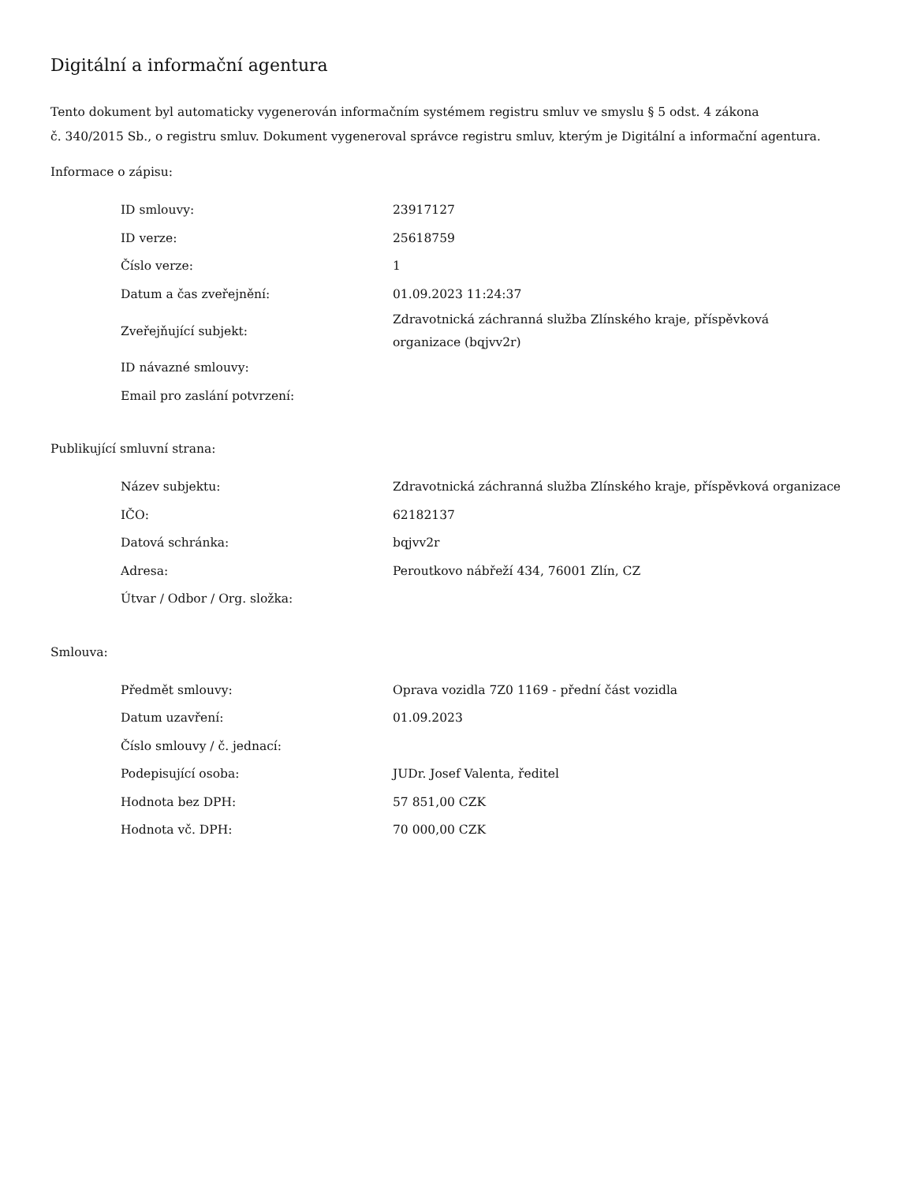Digitální a informační agentura
Tento dokument byl automaticky vygenerován informačním systémem registru smluv ve smyslu § 5 odst. 4 zákona
č. 340/2015 Sb., o registru smluv. Dokument vygeneroval správce registru smluv, kterým je Digitální a informační agentura.
Informace o zápisu:
| ID smlouvy: | 23917127 |
| ID verze: | 25618759 |
| Číslo verze: | 1 |
| Datum a čas zveřejnění: | 01.09.2023 11:24:37 |
| Zveřejňující subjekt: | Zdravotnická záchranná služba Zlínského kraje, příspěvková organizace (bqjvv2r) |
| ID návazné smlouvy: | |
| Email pro zaslání potvrzení: | |
Publikující smluvní strana:
| Název subjektu: | Zdravotnická záchranná služba Zlínského kraje, příspěvková organizace |
| IČO: | 62182137 |
| Datová schránka: | bqjvv2r |
| Adresa: | Peroutkovo nábřeží 434, 76001 Zlín, CZ |
| Útvar / Odbor / Org. složka: | |
Smlouva:
| Předmět smlouvy: | Oprava vozidla 7Z0 1169 - přední část vozidla |
| Datum uzavření: | 01.09.2023 |
| Číslo smlouvy / č. jednací: | |
| Podepisující osoba: | JUDr. Josef Valenta, ředitel |
| Hodnota bez DPH: | 57 851,00 CZK |
| Hodnota vč. DPH: | 70 000,00 CZK |